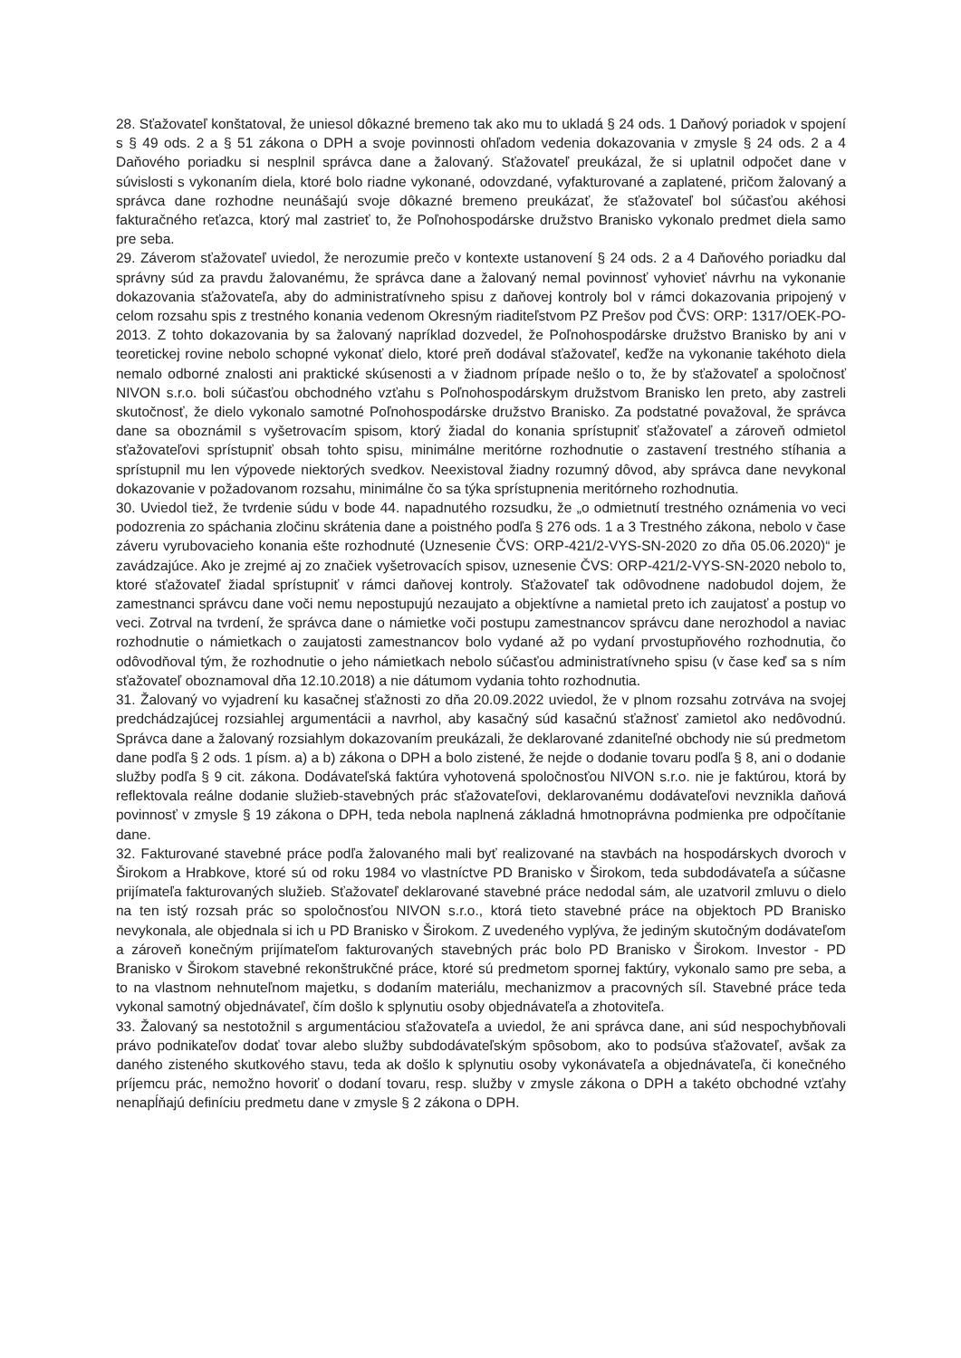28. Sťažovateľ konštatoval, že uniesol dôkazné bremeno tak ako mu to ukladá § 24 ods. 1 Daňový poriadok v spojení s § 49 ods. 2 a § 51 zákona o DPH a svoje povinnosti ohľadom vedenia dokazovania v zmysle § 24 ods. 2 a 4 Daňového poriadku si nesplnil správca dane a žalovaný. Sťažovateľ preukázal, že si uplatnil odpočet dane v súvislosti s vykonaním diela, ktoré bolo riadne vykonané, odovzdané, vyfakturované a zaplatené, pričom žalovaný a správca dane rozhodne neunášajú svoje dôkazné bremeno preukázať, že sťažovateľ bol súčasťou akéhosi fakturačného reťazca, ktorý mal zastrieť to, že Poľnohospodárske družstvo Branisko vykonalo predmet diela samo pre seba.
29. Záverom sťažovateľ uviedol, že nerozumie prečo v kontexte ustanovení § 24 ods. 2 a 4 Daňového poriadku dal správny súd za pravdu žalovanému, že správca dane a žalovaný nemal povinnosť vyhovieť návrhu na vykonanie dokazovania sťažovateľa, aby do administratívneho spisu z daňovej kontroly bol v rámci dokazovania pripojený v celom rozsahu spis z trestného konania vedenom Okresným riaditeľstvom PZ Prešov pod ČVS: ORP: 1317/OEK-PO-2013. Z tohto dokazovania by sa žalovaný napríklad dozvedel, že Poľnohospodárske družstvo Branisko by ani v teoretickej rovine nebolo schopné vykonať dielo, ktoré preň dodával sťažovateľ, keďže na vykonanie takéhoto diela nemalo odborné znalosti ani praktické skúsenosti a v žiadnom prípade nešlo o to, že by sťažovateľ a spoločnosť NIVON s.r.o. boli súčasťou obchodného vzťahu s Poľnohospodárskym družstvom Branisko len preto, aby zastreli skutočnosť, že dielo vykonalo samotné Poľnohospodárske družstvo Branisko. Za podstatné považoval, že správca dane sa oboznámil s vyšetrovacím spisom, ktorý žiadal do konania sprístupniť sťažovateľ a zároveň odmietol sťažovateľovi sprístupniť obsah tohto spisu, minimálne meritórne rozhodnutie o zastavení trestného stíhania a sprístupnil mu len výpovede niektorých svedkov. Neexistoval žiadny rozumný dôvod, aby správca dane nevykonal dokazovanie v požadovanom rozsahu, minimálne čo sa týka sprístupnenia meritórneho rozhodnutia.
30. Uviedol tiež, že tvrdenie súdu v bode 44. napadnutého rozsudku, že „o odmietnutí trestného oznámenia vo veci podozrenia zo spáchania zločinu skrátenia dane a poistného podľa § 276 ods. 1 a 3 Trestného zákona, nebolo v čase záveru vyrubovacieho konania ešte rozhodnuté (Uznesenie ČVS: ORP-421/2-VYS-SN-2020 zo dňa 05.06.2020)“ je zavádzajúce. Ako je zrejmé aj zo značiek vyšetrovacích spisov, uznesenie ČVS: ORP-421/2-VYS-SN-2020 nebolo to, ktoré sťažovateľ žiadal sprístupniť v rámci daňovej kontroly. Sťažovateľ tak odôvodnene nadobudol dojem, že zamestnanci správcu dane voči nemu nepostupujú nezaujato a objektívne a namietal preto ich zaujatosť a postup vo veci. Zotrval na tvrdení, že správca dane o námietke voči postupu zamestnancov správcu dane nerozhodol a naviac rozhodnutie o námietkach o zaujatosti zamestnancov bolo vydané až po vydaní prvostupňového rozhodnutia, čo odôvodňoval tým, že rozhodnutie o jeho námietkach nebolo súčasťou administratívneho spisu (v čase keď sa s ním sťažovateľ oboznamoval dňa 12.10.2018) a nie dátumom vydania tohto rozhodnutia.
31. Žalovaný vo vyjadrení ku kasačnej sťažnosti zo dňa 20.09.2022 uviedol, že v plnom rozsahu zotrváva na svojej predchádzajúcej rozsiahlej argumentácii a navrhol, aby kasačný súd kasačnú sťažnosť zamietol ako nedôvodnú. Správca dane a žalovaný rozsiahlym dokazovaním preukázali, že deklarované zdaniteľné obchody nie sú predmetom dane podľa § 2 ods. 1 písm. a) a b) zákona o DPH a bolo zistené, že nejde o dodanie tovaru podľa § 8, ani o dodanie služby podľa § 9 cit. zákona. Dodávateľská faktúra vyhotovená spoločnosťou NIVON s.r.o. nie je faktúrou, ktorá by reflektovala reálne dodanie služieb-stavebných prác sťažovateľovi, deklarovanému dodávateľovi nevznikla daňová povinnosť v zmysle § 19 zákona o DPH, teda nebola naplnená základná hmotnoprávna podmienka pre odpočítanie dane.
32. Fakturované stavebné práce podľa žalovaného mali byť realizované na stavbách na hospodárskych dvoroch v Širokom a Hrabkove, ktoré sú od roku 1984 vo vlastníctve PD Branisko v Širokom, teda subdodávateľa a súčasne prijímateľa fakturovaných služieb. Sťažovateľ deklarované stavebné práce nedodal sám, ale uzatvoril zmluvu o dielo na ten istý rozsah prác so spoločnosťou NIVON s.r.o., ktorá tieto stavebné práce na objektoch PD Branisko nevykonala, ale objednala si ich u PD Branisko v Širokom. Z uvedeného vyplýva, že jediným skutočným dodávateľom a zároveň konečným prijímateľom fakturovaných stavebných prác bolo PD Branisko v Širokom. Investor - PD Branisko v Širokom stavebné rekonštrukčné práce, ktoré sú predmetom spornej faktúry, vykonalo samo pre seba, a to na vlastnom nehnuteľnom majetku, s dodaním materiálu, mechanizmov a pracovných síl. Stavebné práce teda vykonal samotný objednávateľ, čím došlo k splynutiu osoby objednávateľa a zhotoviteľa.
33. Žalovaný sa nestotožnil s argumentáciou sťažovateľa a uviedol, že ani správca dane, ani súd nespochybňovali právo podnikateľov dodať tovar alebo služby subdodávateľským spôsobom, ako to podsúva sťažovateľ, avšak za daného zisteného skutkového stavu, teda ak došlo k splynutiu osoby vykonávateľa a objednávateľa, či konečného príjemcu prác, nemožno hovoriť o dodaní tovaru, resp. služby v zmysle zákona o DPH a takéto obchodné vzťahy nenapĺňajú definíciu predmetu dane v zmysle § 2 zákona o DPH.